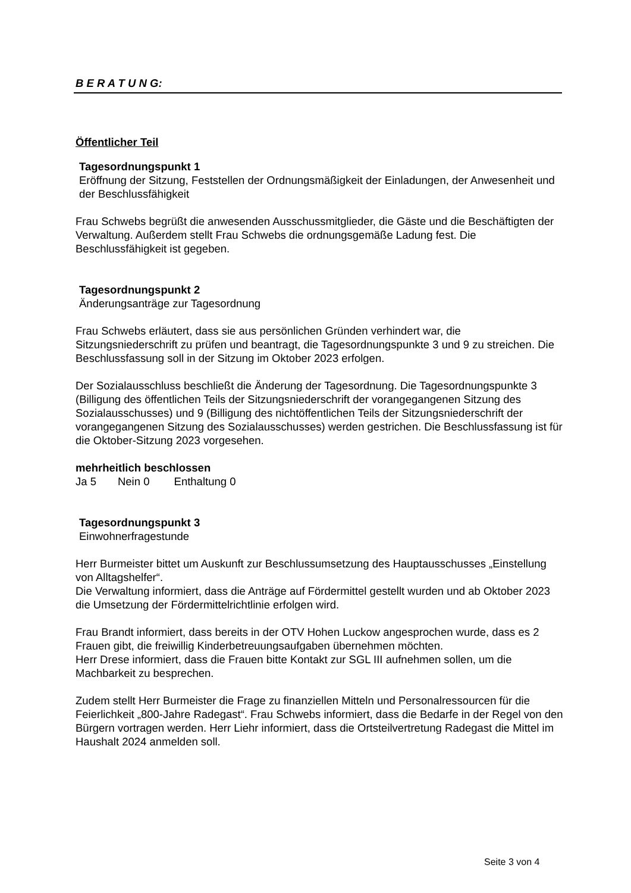B E R A T U N G:
Öffentlicher Teil
Tagesordnungspunkt 1
Eröffnung der Sitzung, Feststellen der Ordnungsmäßigkeit der Einladungen, der Anwesenheit und der Beschlussfähigkeit
Frau Schwebs begrüßt die anwesenden Ausschussmitglieder, die Gäste und die Beschäftigten der Verwaltung. Außerdem stellt Frau Schwebs die ordnungsgemäße Ladung fest. Die Beschlussfähigkeit ist gegeben.
Tagesordnungspunkt 2
Änderungsanträge zur Tagesordnung
Frau Schwebs erläutert, dass sie aus persönlichen Gründen verhindert war, die Sitzungsniederschrift zu prüfen und beantragt, die Tagesordnungspunkte 3 und 9 zu streichen. Die Beschlussfassung soll in der Sitzung im Oktober 2023 erfolgen.
Der Sozialausschluss beschließt die Änderung der Tagesordnung. Die Tagesordnungspunkte 3 (Billigung des öffentlichen Teils der Sitzungsniederschrift der vorangegangenen Sitzung des Sozialausschusses) und 9 (Billigung des nichtöffentlichen Teils der Sitzungsniederschrift der vorangegangenen Sitzung des Sozialausschusses) werden gestrichen. Die Beschlussfassung ist für die Oktober-Sitzung 2023 vorgesehen.
mehrheitlich beschlossen
Ja 5 Nein 0 Enthaltung 0
Tagesordnungspunkt 3
Einwohnerfragestunde
Herr Burmeister bittet um Auskunft zur Beschlussumsetzung des Hauptausschusses „Einstellung von Alltagshelfer“.
Die Verwaltung informiert, dass die Anträge auf Fördermittel gestellt wurden und ab Oktober 2023 die Umsetzung der Fördermittelrichtlinie erfolgen wird.
Frau Brandt informiert, dass bereits in der OTV Hohen Luckow angesprochen wurde, dass es 2 Frauen gibt, die freiwillig Kinderbetreuungsaufgaben übernehmen möchten.
Herr Drese informiert, dass die Frauen bitte Kontakt zur SGL III aufnehmen sollen, um die Machbarkeit zu besprechen.
Zudem stellt Herr Burmeister die Frage zu finanziellen Mitteln und Personalressourcen für die Feierlichkeit „800-Jahre Radegast“. Frau Schwebs informiert, dass die Bedarfe in der Regel von den Bürgern vortragen werden. Herr Liehr informiert, dass die Ortsteilvertretung Radegast die Mittel im Haushalt 2024 anmelden soll.
Seite 3 von 4